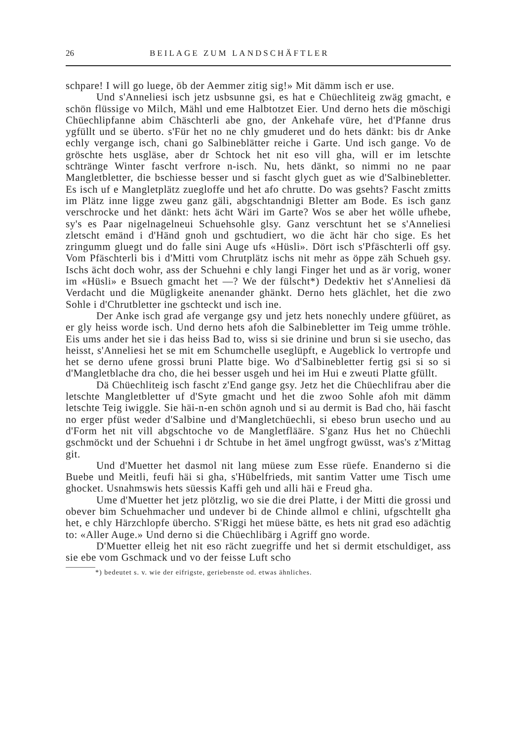26 BEILAGE ZUM LANDSCHÄFTLER
schpare! I will go luege, öb der Aemmer zitig sig!» Mit dämm isch er use.
Und s'Anneliesi isch jetz usbsunne gsi, es hat e Chüechliteig zwäg gmacht, e schön flüssige vo Milch, Mähl und eme Halbtotzet Eier. Und derno hets die möschigi Chüechlipfanne abim Chäschterli abe gno, der Ankehafe vüre, het d'Pfanne drus ygfüllt und se überto. s'Für het no ne chly gmuderet und do hets dänkt: bis dr Anke echly vergange isch, chani go Salbineblätter reiche i Garte. Und isch gange. Vo de gröschte hets usgläse, aber dr Schtock het nit eso vill gha, will er im letschte schtränge Winter fascht verfrore n-isch. Nu, hets dänkt, so nimmi no ne paar Mangletbletter, die bschiesse besser und si fascht glych guet as wie d'Salbinebletter. Es isch uf e Mangletplätz zuegloffe und het afo chrutte. Do was gsehts? Fascht zmitts im Plätz inne ligge zweu ganz gäli, abgschtandnigi Bletter am Bode. Es isch ganz verschrocke und het dänkt: hets ächt Wäri im Garte? Wos se aber het wölle ufhebe, sy's es Paar nigelnagelneui Schuehsohle glsy. Ganz verschtunt het se s'Anneliesi zletscht emänd i d'Händ gnoh und gschtudiert, wo die ächt här cho sige. Es het zringumm gluegt und do falle sini Auge ufs «Hüsli». Dört isch s'Pfäschterli off gsy. Vom Pfäschterli bis i d'Mitti vom Chrutplätz ischs nit mehr as öppe zäh Schueh gsy. Ischs ächt doch wohr, ass der Schuehni e chly langi Finger het und as är vorig, woner im «Hüsli» e Bsuech gmacht het —? We der fülscht*) Dedektiv het s'Anneliesi dä Verdacht und die Mügligkeite anenander ghänkt. Derno hets glächlet, het die zwo Sohle i d'Chrutbletter ine gschteckt und isch ine.
Der Anke isch grad afe vergange gsy und jetz hets nonechly undere gfüüret, as er gly heiss worde isch. Und derno hets afoh die Salbinebletter im Teig umme tröhle. Eis ums ander het sie i das heiss Bad to, wiss si sie drinine und brun si sie usecho, das heisst, s'Anneliesi het se mit em Schumchelle useglüpft, e Augeblick lo vertropfe und het se derno ufene grossi bruni Platte bige. Wo d'Salbinebletter fertig gsi si so si d'Mangletblache dra cho, die hei besser usgeh und hei im Hui e zweuti Platte gfüllt.
Dä Chüechliteig isch fascht z'End gange gsy. Jetz het die Chüechlifrau aber die letschte Mangletbletter uf d'Syte gmacht und het die zwoo Sohle afoh mit dämm letschte Teig iwiggle. Sie häi-n-en schön agnoh und si au dermit is Bad cho, häi fascht no erger pfüst weder d'Salbine und d'Mangletchüechli, si ebeso brun usecho und au d'Form het nit vill abgschtoche vo de Mangletflääre. S'ganz Hus het no Chüechli gschmöckt und der Schuehni i dr Schtube in het ämel ungfrogt gwüsst, was's z'Mittag git.
Und d'Muetter het dasmol nit lang müese zum Esse rüefe. Enanderno si die Buebe und Meitli, feufi häi si gha, s'Hübelfrieds, mit santim Vatter ume Tisch ume ghocket. Usnahmswis hets süessis Kaffi geh und alli häi e Freud gha.
Ume d'Muetter het jetz plötzlig, wo sie die drei Platte, i der Mitti die grossi und obever bim Schuehmacher und undever bi de Chinde allmol e chlini, ufgschtellt gha het, e chly Härzchlopfe übercho. S'Riggi het müese bätte, es hets nit grad eso adächtig to: «Aller Auge.» Und derno si die Chüechlibärg i Agriff gno worde.
D'Muetter elleig het nit eso rächt zuegriffe und het si dermit etschuldiget, ass sie ebe vom Gschmack und vo der feisse Luft scho
*) bedeutet s. v. wie der eifrigste, geriebenste od. etwas ähnliches.